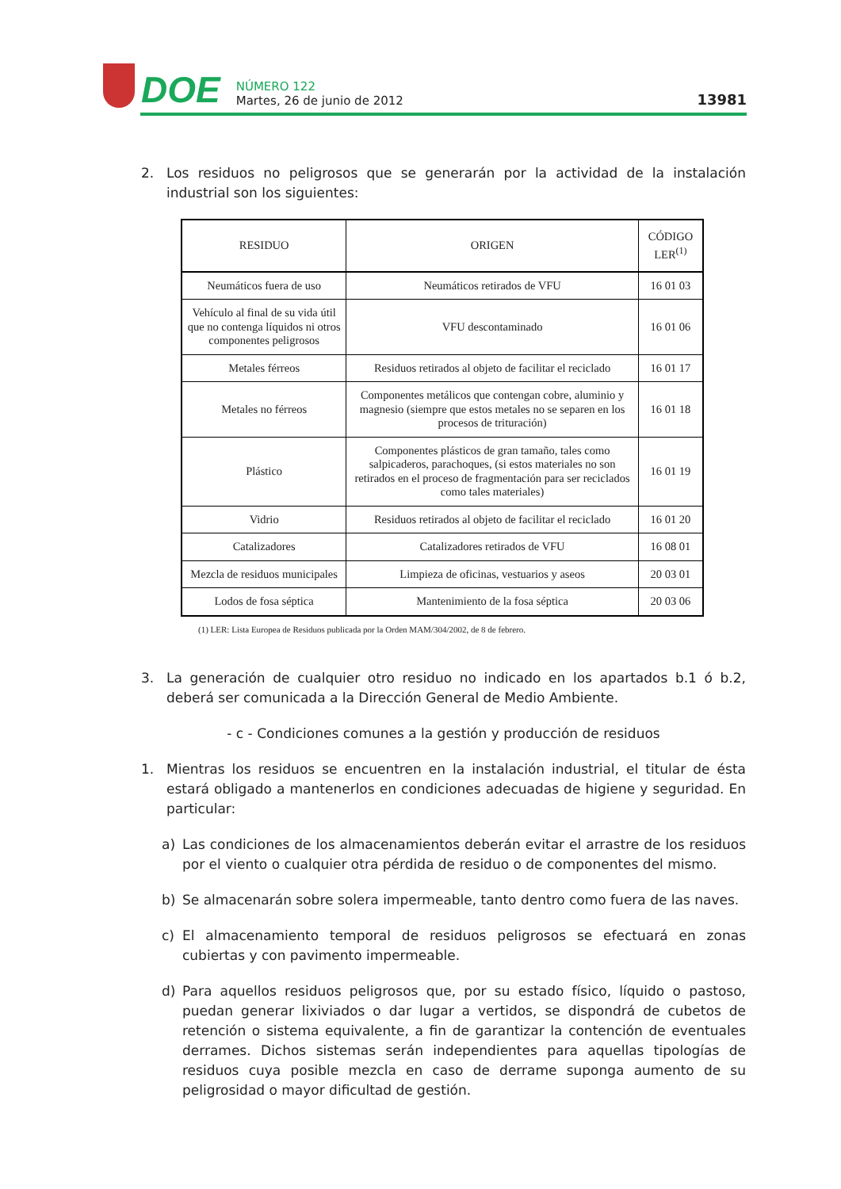DOE
NÚMERO 122
Martes, 26 de junio de 2012
13981
2. Los residuos no peligrosos que se generarán por la actividad de la instalación industrial son los siguientes:
| RESIDUO | ORIGEN | CÓDIGO LER<sup>(1)</sup> |
| --- | --- | --- |
| Neumáticos fuera de uso | Neumáticos retirados de VFU | 16 01 03 |
| Vehículo al final de su vida útil que no contenga líquidos ni otros componentes peligrosos | VFU descontaminado | 16 01 06 |
| Metales férreos | Residuos retirados al objeto de facilitar el reciclado | 16 01 17 |
| Metales no férreos | Componentes metálicos que contengan cobre, aluminio y magnesio (siempre que estos metales no se separen en los procesos de trituración) | 16 01 18 |
| Plástico | Componentes plásticos de gran tamaño, tales como salpicaderos, parachoques, (si estos materiales no son retirados en el proceso de fragmentación para ser reciclados como tales materiales) | 16 01 19 |
| Vidrio | Residuos retirados al objeto de facilitar el reciclado | 16 01 20 |
| Catalizadores | Catalizadores retirados de VFU | 16 08 01 |
| Mezcla de residuos municipales | Limpieza de oficinas, vestuarios y aseos | 20 03 01 |
| Lodos de fosa séptica | Mantenimiento de la fosa séptica | 20 03 06 |
(1) LER: Lista Europea de Residuos publicada por la Orden MAM/304/2002, de 8 de febrero.
3. La generación de cualquier otro residuo no indicado en los apartados b.1 ó b.2, deberá ser comunicada a la Dirección General de Medio Ambiente.
- c - Condiciones comunes a la gestión y producción de residuos
1. Mientras los residuos se encuentren en la instalación industrial, el titular de ésta estará obligado a mantenerlos en condiciones adecuadas de higiene y seguridad. En particular:
a) Las condiciones de los almacenamientos deberán evitar el arrastre de los residuos por el viento o cualquier otra pérdida de residuo o de componentes del mismo.
b) Se almacenarán sobre solera impermeable, tanto dentro como fuera de las naves.
c) El almacenamiento temporal de residuos peligrosos se efectuará en zonas cubiertas y con pavimento impermeable.
d) Para aquellos residuos peligrosos que, por su estado físico, líquido o pastoso, puedan generar lixiviados o dar lugar a vertidos, se dispondrá de cubetos de retención o sistema equivalente, a fin de garantizar la contención de eventuales derrames. Dichos sistemas serán independientes para aquellas tipologías de residuos cuya posible mezcla en caso de derrame suponga aumento de su peligrosidad o mayor dificultad de gestión.